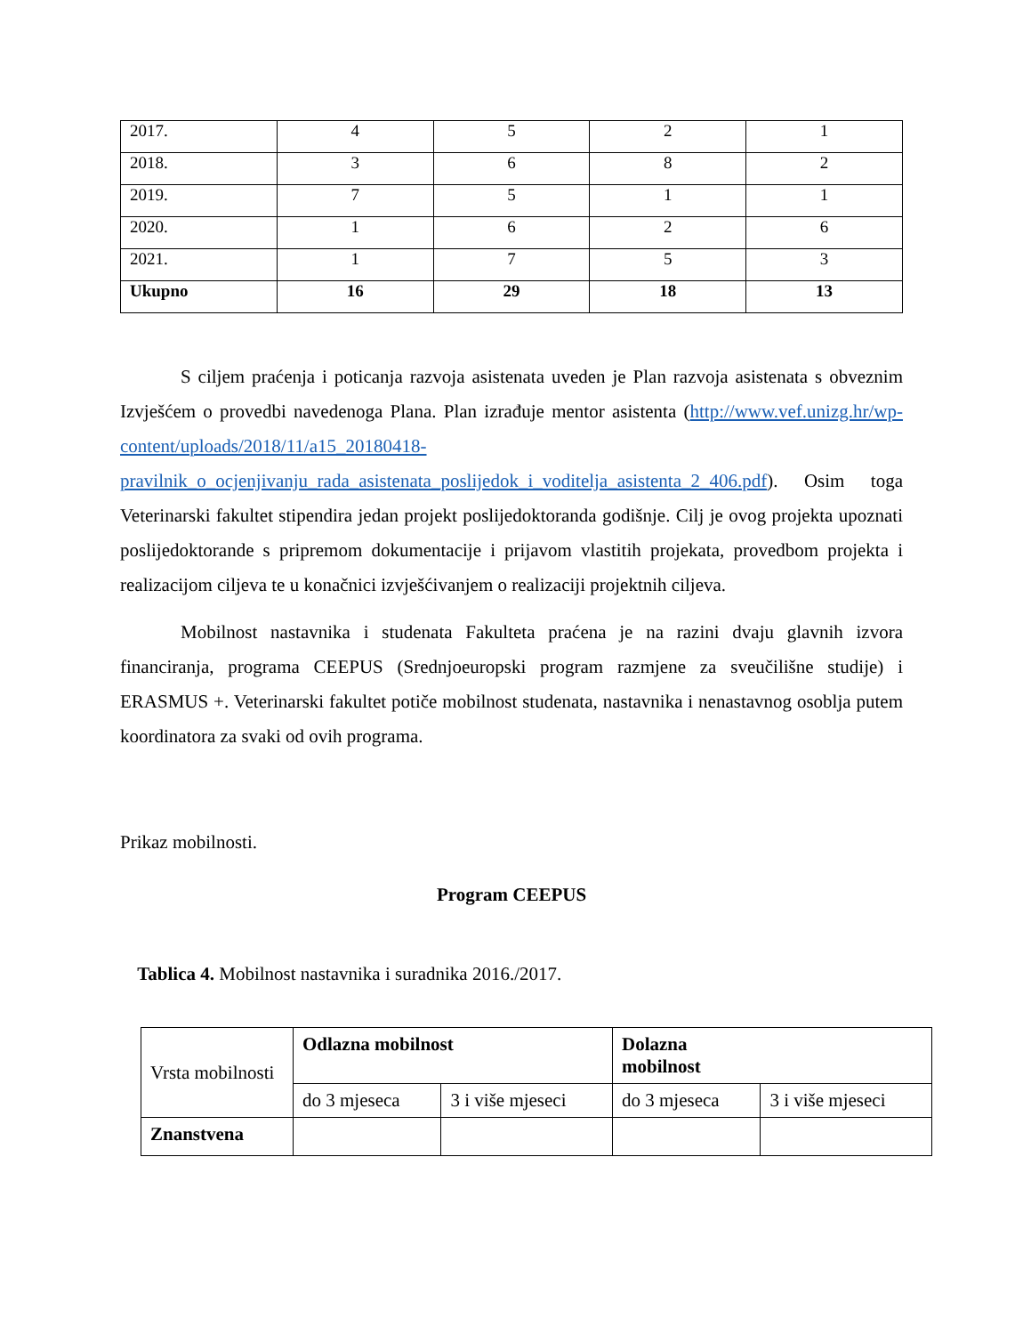| 2017. | 4 | 5 | 2 | 1 |
| 2018. | 3 | 6 | 8 | 2 |
| 2019. | 7 | 5 | 1 | 1 |
| 2020. | 1 | 6 | 2 | 6 |
| 2021. | 1 | 7 | 5 | 3 |
| Ukupno | 16 | 29 | 18 | 13 |
S ciljem praćenja i poticanja razvoja asistenata uveden je Plan razvoja asistenata s obveznim Izvješćem o provedbi navedenoga Plana. Plan izrađuje mentor asistenta (http://www.vef.unizg.hr/wp-content/uploads/2018/11/a15_20180418-pravilnik_o_ocjenjivanju_rada_asistenata_poslijedok_i_voditelja_asistenta_2_406.pdf). Osim toga Veterinarski fakultet stipendira jedan projekt poslijedoktoranda godišnje. Cilj je ovog projekta upoznati poslijedoktorande s pripremom dokumentacije i prijavom vlastitih projekata, provedbom projekta i realizacijom ciljeva te u konačnici izvješćivanjem o realizaciji projektnih ciljeva.
Mobilnost nastavnika i studenata Fakulteta praćena je na razini dvaju glavnih izvora financiranja, programa CEEPUS (Srednjoeuropski program razmjene za sveučilišne studije) i ERASMUS +. Veterinarski fakultet potiče mobilnost studenata, nastavnika i nenastavnog osoblja putem koordinatora za svaki od ovih programa.
Prikaz mobilnosti.
Program CEEPUS
Tablica 4. Mobilnost nastavnika i suradnika 2016./2017.
| Vrsta mobilnosti | Odlazna mobilnost | | Dolazna mobilnost | |
| | do 3 mjeseca | 3 i više mjeseci | do 3 mjeseca | 3 i više mjeseci |
| Znanstvena | | | | |